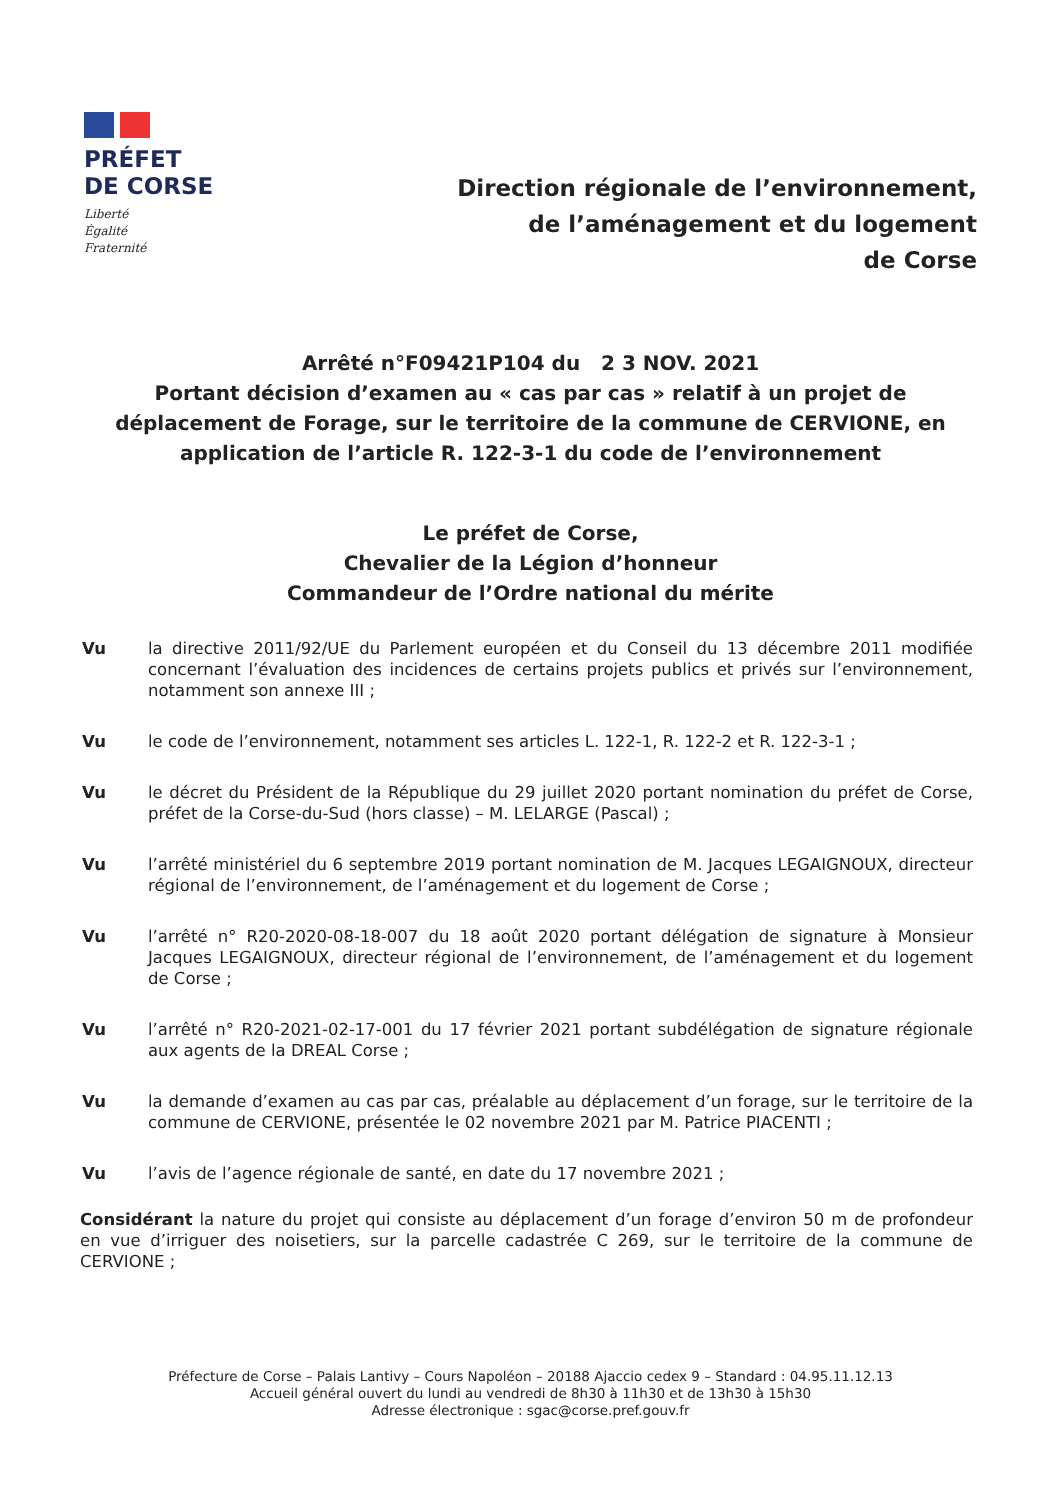PRÉFET
DE CORSE
Liberté
Égalité
Fraternité
Direction régionale de l’environnement,
de l’aménagement et du logement
de Corse
Arrêté n°F09421P104 du 2 3 NOV. 2021
Portant décision d’examen au « cas par cas » relatif à un projet de déplacement de Forage, sur le territoire de la commune de CERVIONE, en application de l’article R. 122-3-1 du code de l’environnement
Le préfet de Corse,
Chevalier de la Légion d’honneur
Commandeur de l’Ordre national du mérite
Vu la directive 2011/92/UE du Parlement européen et du Conseil du 13 décembre 2011 modifiée concernant l’évaluation des incidences de certains projets publics et privés sur l’environnement, notamment son annexe III ;
Vu le code de l’environnement, notamment ses articles L. 122-1, R. 122-2 et R. 122-3-1 ;
Vu le décret du Président de la République du 29 juillet 2020 portant nomination du préfet de Corse, préfet de la Corse-du-Sud (hors classe) – M. LELARGE (Pascal) ;
Vu l’arrêté ministériel du 6 septembre 2019 portant nomination de M. Jacques LEGAIGNOUX, directeur régional de l’environnement, de l’aménagement et du logement de Corse ;
Vu l’arrêté n° R20-2020-08-18-007 du 18 août 2020 portant délégation de signature à Monsieur Jacques LEGAIGNOUX, directeur régional de l’environnement, de l’aménagement et du logement de Corse ;
Vu l’arrêté n° R20-2021-02-17-001 du 17 février 2021 portant subdélégation de signature régionale aux agents de la DREAL Corse ;
Vu la demande d’examen au cas par cas, préalable au déplacement d’un forage, sur le territoire de la commune de CERVIONE, présentée le 02 novembre 2021 par M. Patrice PIACENTI ;
Vu l’avis de l’agence régionale de santé, en date du 17 novembre 2021 ;
Considérant la nature du projet qui consiste au déplacement d’un forage d’environ 50 m de profondeur en vue d’irriguer des noisetiers, sur la parcelle cadastrée C 269, sur le territoire de la commune de CERVIONE ;
Préfecture de Corse – Palais Lantivy – Cours Napoléon – 20188 Ajaccio cedex 9 – Standard : 04.95.11.12.13
Accueil général ouvert du lundi au vendredi de 8h30 à 11h30 et de 13h30 à 15h30
Adresse électronique : sgac@corse.pref.gouv.fr